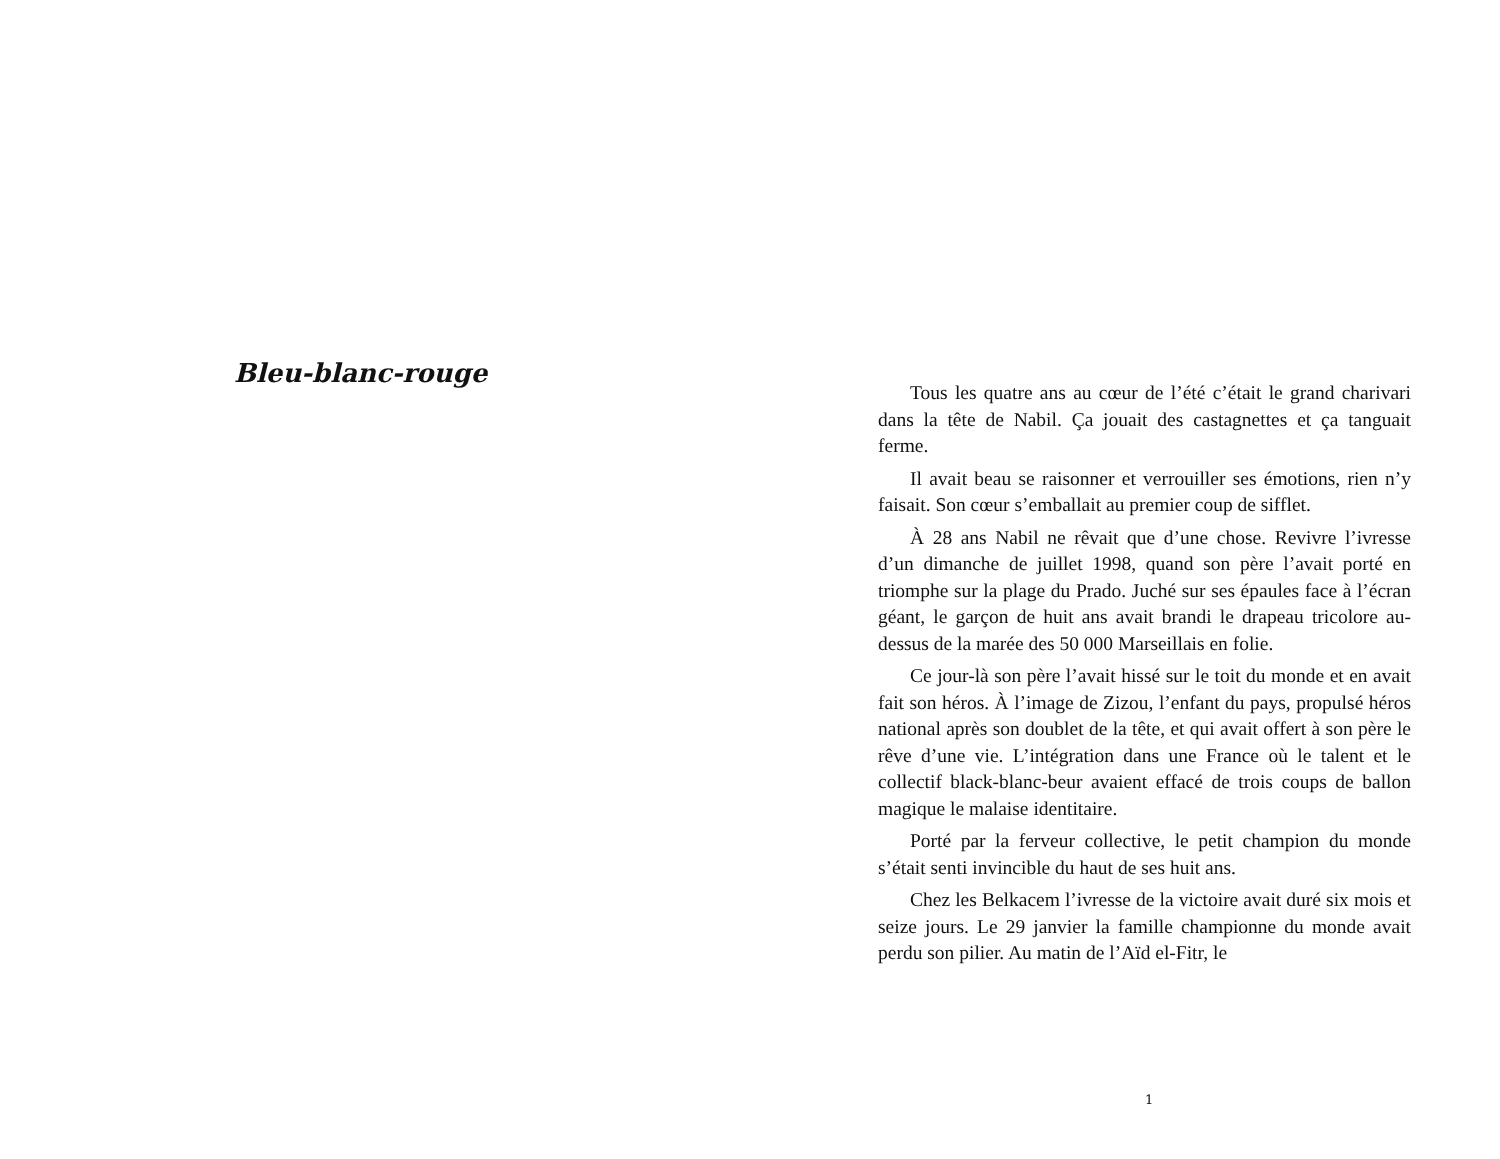Bleu-blanc-rouge
Tous les quatre ans au cœur de l’été c’était le grand charivari dans la tête de Nabil. Ça jouait des castagnettes et ça tanguait ferme.
Il avait beau se raisonner et verrouiller ses émotions, rien n’y faisait. Son cœur s’emballait au premier coup de sifflet.
À 28 ans Nabil ne rêvait que d’une chose. Revivre l’ivresse d’un dimanche de juillet 1998, quand son père l’avait porté en triomphe sur la plage du Prado. Juché sur ses épaules face à l’écran géant, le garçon de huit ans avait brandi le drapeau tricolore au-dessus de la marée des 50 000 Marseillais en folie.
Ce jour-là son père l’avait hissé sur le toit du monde et en avait fait son héros. À l’image de Zizou, l’enfant du pays, propulsé héros national après son doublet de la tête, et qui avait offert à son père le rêve d’une vie. L’intégration dans une France où le talent et le collectif black-blanc-beur avaient effacé de trois coups de ballon magique le malaise identitaire.
Porté par la ferveur collective, le petit champion du monde s’était senti invincible du haut de ses huit ans.
Chez les Belkacem l’ivresse de la victoire avait duré six mois et seize jours. Le 29 janvier la famille championne du monde avait perdu son pilier. Au matin de l’Aïd el-Fitr, le
1